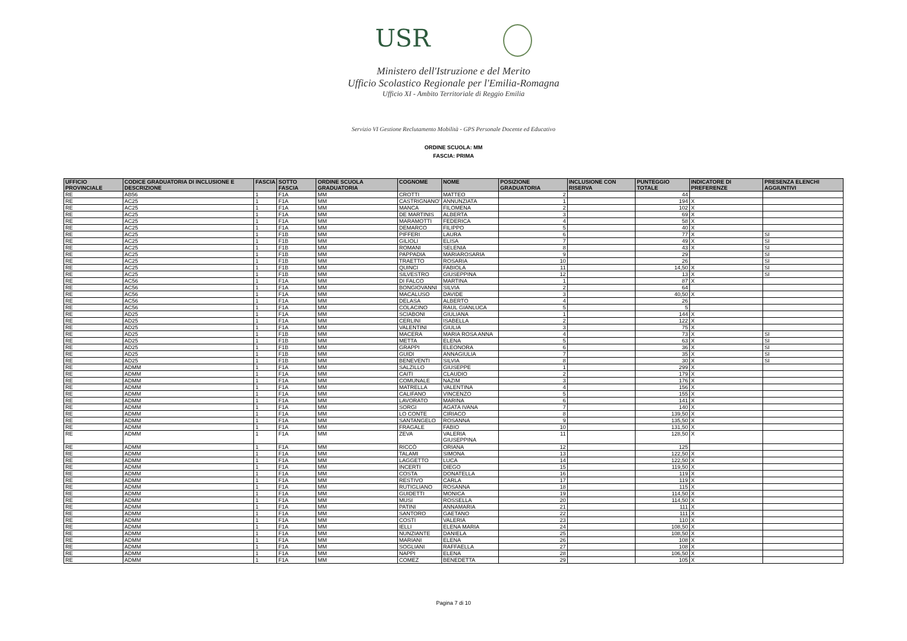USR
Ministero dell'Istruzione e del Merito
Ufficio Scolastico Regionale per l'Emilia-Romagna
Ufficio XI - Ambito Territoriale di Reggio Emilia
Servizio VI Gestione Reclutamento Mobilità - GPS Personale Docente ed Educativo
ORDINE SCUOLA: MM
FASCIA: PRIMA
| UFFICIO PROVINCIALE | CODICE GRADUATORIA DI INCLUSIONE E DESCRIZIONE | FASCIA | SOTTO FASCIA | ORDINE SCUOLA GRADUATORIA | COGNOME | NOME | POSIZIONE GRADUATORIA | INCLUSIONE CON RISERVA | PUNTEGGIO TOTALE | INDICATORE DI PREFERENZE | PRESENZA ELENCHI AGGIUNTIVI |
| --- | --- | --- | --- | --- | --- | --- | --- | --- | --- | --- | --- |
| RE | AB56 | 1 | F1A | MM | CROTTI | MATTEO | 2 | | 44 | | |
| RE | AC25 | 1 | F1A | MM | CASTRIGNANO' | ANNUNZIATA | 1 | | 194 | X | |
| RE | AC25 | 1 | F1A | MM | MANCA | FILOMENA | 2 | | 102 | X | |
| RE | AC25 | 1 | F1A | MM | DE MARTINIS | ALBERTA | 3 | | 69 | X | |
| RE | AC25 | 1 | F1A | MM | MARAMOTTI | FEDERICA | 4 | | 58 | X | |
| RE | AC25 | 1 | F1A | MM | DEMARCO | FILIPPO | 5 | | 40 | X | |
| RE | AC25 | 1 | F1B | MM | PIFFERI | LAURA | 6 | | 77 | X | SI |
| RE | AC25 | 1 | F1B | MM | GILIOLI | ELISA | 7 | | 49 | X | SI |
| RE | AC25 | 1 | F1B | MM | ROMANI | SELENIA | 8 | | 43 | X | SI |
| RE | AC25 | 1 | F1B | MM | PAPPADIA | MARIAROSARIA | 9 | | 29 | | SI |
| RE | AC25 | 1 | F1B | MM | TRAETTO | ROSARIA | 10 | | 26 | | SI |
| RE | AC25 | 1 | F1B | MM | QUINCI | FABIOLA | 11 | | 14,50 | X | SI |
| RE | AC25 | 1 | F1B | MM | SILVESTRO | GIUSEPPINA | 12 | | 13 | X | SI |
| RE | AC56 | 1 | F1A | MM | DI FALCO | MARTINA | 1 | | 87 | X | |
| RE | AC56 | 1 | F1A | MM | BONGIOVANNI | SILVIA | 2 | | 64 | | |
| RE | AC56 | 1 | F1A | MM | MACALUSO | DAVIDE | 3 | | 40,50 | X | |
| RE | AC56 | 1 | F1A | MM | DELASA | ALBERTO | 4 | | 26 | | |
| RE | AC56 | 1 | F1A | MM | COLACINO | RAUL GIANLUCA | 5 | | 5 | | |
| RE | AD25 | 1 | F1A | MM | SCIABONI | GIULIANA | 1 | | 144 | X | |
| RE | AD25 | 1 | F1A | MM | CERLINI | ISABELLA | 2 | | 122 | X | |
| RE | AD25 | 1 | F1A | MM | VALENTINI | GIULIA | 3 | | 75 | X | |
| RE | AD25 | 1 | F1B | MM | MACERA | MARIA ROSA ANNA | 4 | | 73 | X | SI |
| RE | AD25 | 1 | F1B | MM | METTA | ELENA | 5 | | 63 | X | SI |
| RE | AD25 | 1 | F1B | MM | GRAPPI | ELEONORA | 6 | | 36 | X | SI |
| RE | AD25 | 1 | F1B | MM | GUIDI | ANNAGIULIA | 7 | | 35 | X | SI |
| RE | AD25 | 1 | F1B | MM | BENEVENTI | SILVIA | 8 | | 30 | X | SI |
| RE | ADMM | 1 | F1A | MM | SALZILLO | GIUSEPPE | 1 | | 299 | X | |
| RE | ADMM | 1 | F1A | MM | CAITI | CLAUDIO | 2 | | 179 | X | |
| RE | ADMM | 1 | F1A | MM | COMUNALE | NAZIM | 3 | | 176 | X | |
| RE | ADMM | 1 | F1A | MM | MATRELLA | VALENTINA | 4 | | 156 | X | |
| RE | ADMM | 1 | F1A | MM | CALIFANO | VINCENZO | 5 | | 155 | X | |
| RE | ADMM | 1 | F1A | MM | LAVORATO | MARINA | 6 | | 141 | X | |
| RE | ADMM | 1 | F1A | MM | SORGI | AGATA IVANA | 7 | | 140 | X | |
| RE | ADMM | 1 | F1A | MM | LO CONTE | CIRIACO | 8 | | 139,50 | X | |
| RE | ADMM | 1 | F1A | MM | SANTANGELO | ROSANNA | 9 | | 135,50 | X | |
| RE | ADMM | 1 | F1A | MM | FRAGALE | FABIO | 10 | | 131,50 | X | |
| RE | ADMM | 1 | F1A | MM | ZEVA | VALERIA GIUSEPPINA | 11 | | 128,50 | X | |
| RE | ADMM | 1 | F1A | MM | RICCÒ | ORIANA | 12 | | 125 | | |
| RE | ADMM | 1 | F1A | MM | TALAMI | SIMONA | 13 | | 122,50 | X | |
| RE | ADMM | 1 | F1A | MM | LAGGETTO | LUCA | 14 | | 122,50 | X | |
| RE | ADMM | 1 | F1A | MM | INCERTI | DIEGO | 15 | | 119,50 | X | |
| RE | ADMM | 1 | F1A | MM | COSTA | DONATELLA | 16 | | 119 | X | |
| RE | ADMM | 1 | F1A | MM | RESTIVO | CARLA | 17 | | 119 | X | |
| RE | ADMM | 1 | F1A | MM | RUTIGLIANO | ROSANNA | 18 | | 115 | X | |
| RE | ADMM | 1 | F1A | MM | GUIDETTI | MONICA | 19 | | 114,50 | X | |
| RE | ADMM | 1 | F1A | MM | MUSI | ROSSELLA | 20 | | 114,50 | X | |
| RE | ADMM | 1 | F1A | MM | PATINI | ANNAMARIA | 21 | | 111 | X | |
| RE | ADMM | 1 | F1A | MM | SANTORO | GAETANO | 22 | | 111 | X | |
| RE | ADMM | 1 | F1A | MM | COSTI | VALERIA | 23 | | 110 | X | |
| RE | ADMM | 1 | F1A | MM | IELLI | ELENA MARIA | 24 | | 108,50 | X | |
| RE | ADMM | 1 | F1A | MM | NUNZIANTE | DANIELA | 25 | | 108,50 | X | |
| RE | ADMM | 1 | F1A | MM | MARIANI | ELENA | 26 | | 108 | X | |
| RE | ADMM | 1 | F1A | MM | SOGLIANI | RAFFAELLA | 27 | | 108 | X | |
| RE | ADMM | 1 | F1A | MM | NAPPI | ELENA | 28 | | 106,50 | X | |
| RE | ADMM | 1 | F1A | MM | COMEZ | BENEDETTA | 29 | | 105 | X | |
Pagina 7 di 10